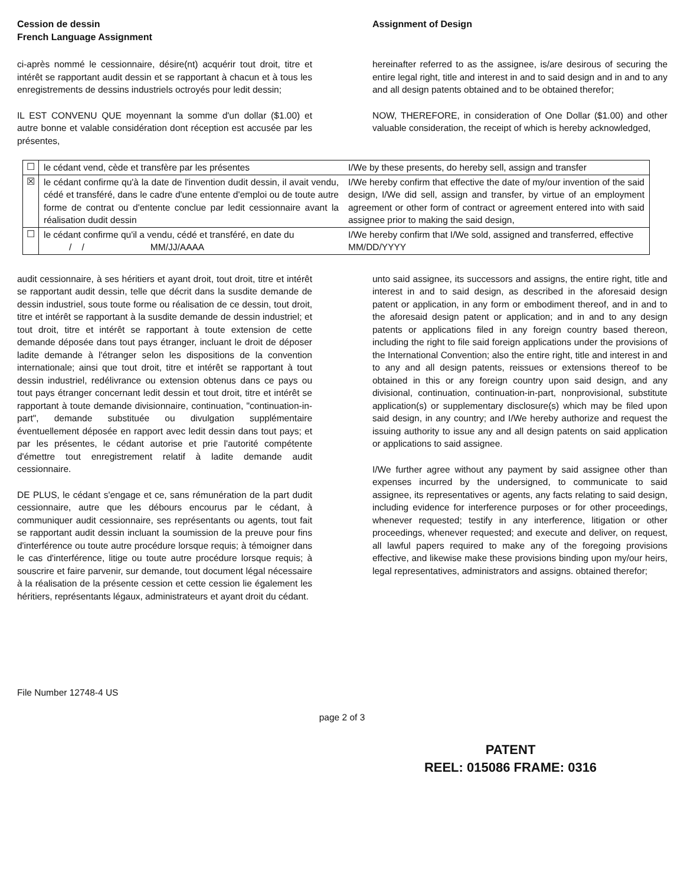Cession de dessin
French Language Assignment
Assignment of Design
ci-après nommé le cessionnaire, désire(nt) acquérir tout droit, titre et intérêt se rapportant audit dessin et se rapportant à chacun et à tous les enregistrements de dessins industriels octroyés pour ledit dessin;
IL EST CONVENU QUE moyennant la somme d'un dollar ($1.00) et autre bonne et valable considération dont réception est accusée par les présentes,
hereinafter referred to as the assignee, is/are desirous of securing the entire legal right, title and interest in and to said design and in and to any and all design patents obtained and to be obtained therefor;
NOW, THEREFORE, in consideration of One Dollar ($1.00) and other valuable consideration, the receipt of which is hereby acknowledged,
| ☐ | le cédant vend, cède et transfère par les présentes | I/We by these presents, do hereby sell, assign and transfer |
| ☒ | le cédant confirme qu'à la date de l'invention dudit dessin, il avait vendu, cédé et transféré, dans le cadre d'une entente d'emploi ou de toute autre forme de contrat ou d'entente conclue par ledit cessionnaire avant la réalisation dudit dessin | I/We hereby confirm that effective the date of my/our invention of the said design, I/We did sell, assign and transfer, by virtue of an employment agreement or other form of contract or agreement entered into with said assignee prior to making the said design, |
| ☐ | le cédant confirme qu'il a vendu, cédé et transféré, en date du / / MM/JJ/AAAA | I/We hereby confirm that I/We sold, assigned and transferred, effective MM/DD/YYYY |
audit cessionnaire, à ses héritiers et ayant droit, tout droit, titre et intérêt se rapportant audit dessin, telle que décrit dans la susdite demande de dessin industriel, sous toute forme ou réalisation de ce dessin, tout droit, titre et intérêt se rapportant à la susdite demande de dessin industriel; et tout droit, titre et intérêt se rapportant à toute extension de cette demande déposée dans tout pays étranger, incluant le droit de déposer ladite demande à l'étranger selon les dispositions de la convention internationale; ainsi que tout droit, titre et intérêt se rapportant à tout dessin industriel, redélivrance ou extension obtenus dans ce pays ou tout pays étranger concernant ledit dessin et tout droit, titre et intérêt se rapportant à toute demande divisionnaire, continuation, "continuation-in-part", demande substituée ou divulgation supplémentaire éventuellement déposée en rapport avec ledit dessin dans tout pays; et par les présentes, le cédant autorise et prie l'autorité compétente d'émettre tout enregistrement relatif à ladite demande audit cessionnaire.
DE PLUS, le cédant s'engage et ce, sans rémunération de la part dudit cessionnaire, autre que les débours encourus par le cédant, à communiquer audit cessionnaire, ses représentants ou agents, tout fait se rapportant audit dessin incluant la soumission de la preuve pour fins d'interférence ou toute autre procédure lorsque requis; à témoigner dans le cas d'interférence, litige ou toute autre procédure lorsque requis; à souscrire et faire parvenir, sur demande, tout document légal nécessaire à la réalisation de la présente cession et cette cession lie également les héritiers, représentants légaux, administrateurs et ayant droit du cédant.
unto said assignee, its successors and assigns, the entire right, title and interest in and to said design, as described in the aforesaid design patent or application, in any form or embodiment thereof, and in and to the aforesaid design patent or application; and in and to any design patents or applications filed in any foreign country based thereon, including the right to file said foreign applications under the provisions of the International Convention; also the entire right, title and interest in and to any and all design patents, reissues or extensions thereof to be obtained in this or any foreign country upon said design, and any divisional, continuation, continuation-in-part, nonprovisional, substitute application(s) or supplementary disclosure(s) which may be filed upon said design, in any country; and I/We hereby authorize and request the issuing authority to issue any and all design patents on said application or applications to said assignee.
I/We further agree without any payment by said assignee other than expenses incurred by the undersigned, to communicate to said assignee, its representatives or agents, any facts relating to said design, including evidence for interference purposes or for other proceedings, whenever requested; testify in any interference, litigation or other proceedings, whenever requested; and execute and deliver, on request, all lawful papers required to make any of the foregoing provisions effective, and likewise make these provisions binding upon my/our heirs, legal representatives, administrators and assigns. obtained therefor;
File Number 12748-4 US
page 2 of 3
PATENT
REEL: 015086 FRAME: 0316